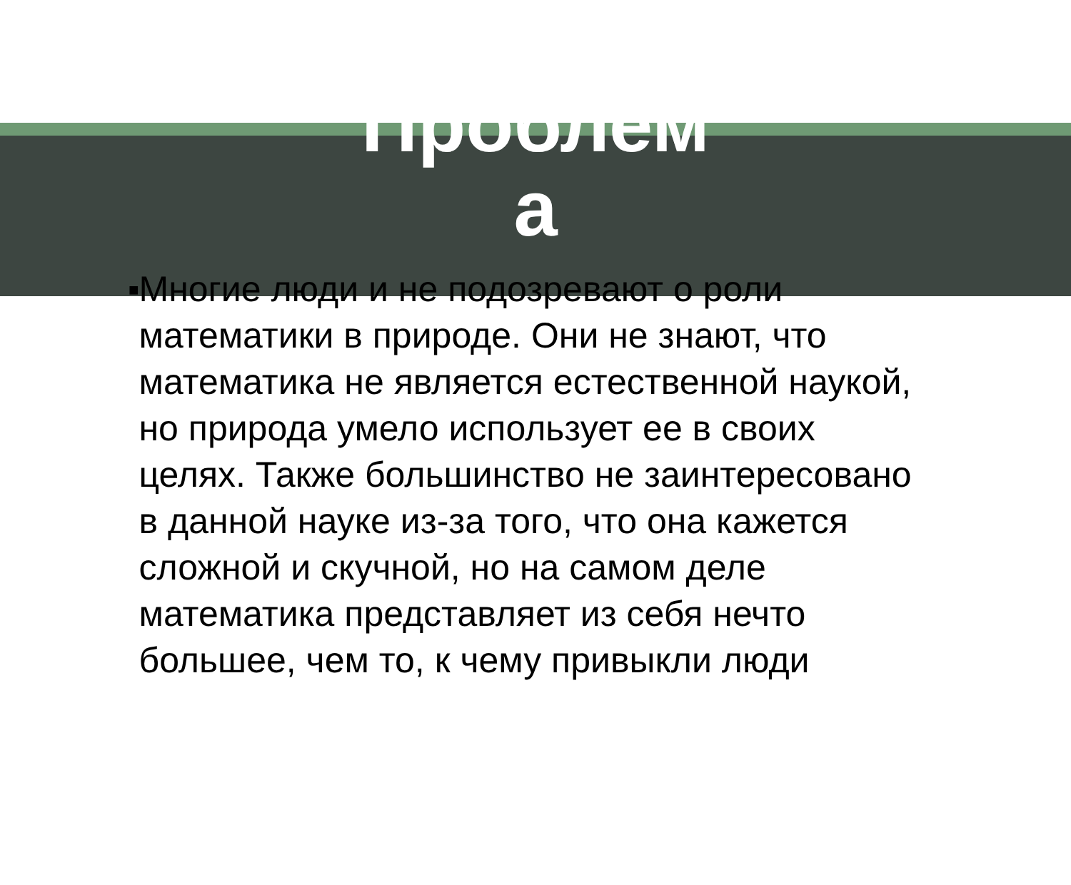Проблема
■
Многие люди и не подозревают о роли математики в природе. Они не знают, что математика не является естественной наукой, но природа умело использует ее в своих целях. Также большинство не заинтересовано в данной науке из-за того, что она кажется сложной и скучной, но на самом деле математика представляет из себя нечто большее, чем то, к чему привыкли люди